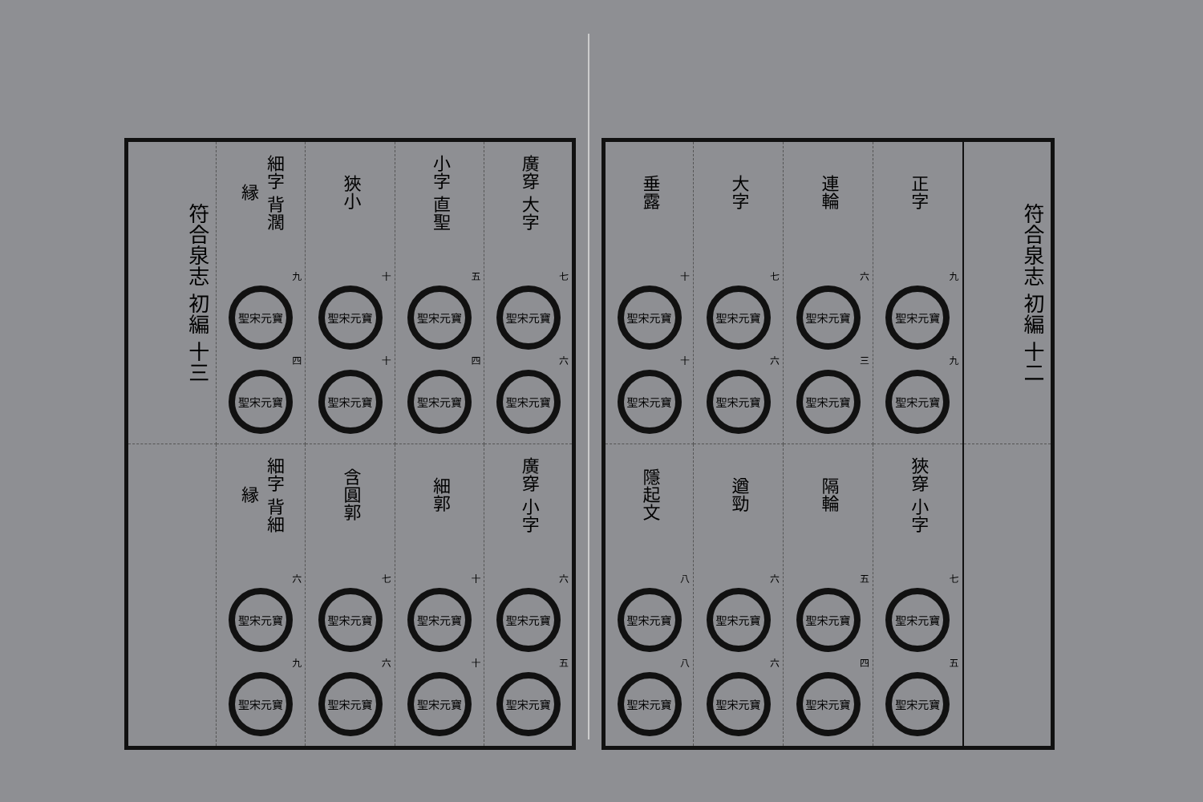| 符合泉志 初編 十三 | 細字 背濶縁 九 聖宋元寶 四 聖宋元寶 | 狹小 十 聖宋元寶 十 聖宋元寶 | 小字 直聖 五 聖宋元寶 四 聖宋元寶 | 廣穿 大字 七 聖宋元寶 六 聖宋元寶 |
| | 細字 背細縁 六 聖宋元寶 九 聖宋元寶 | 含圓郭 七 聖宋元寶 六 聖宋元寶 | 細郭 十 聖宋元寶 十 聖宋元寶 | 廣穿 小字 六 聖宋元寶 五 聖宋元寶 |
| 垂露 十 聖宋元寶 十 聖宋元寶 | 大字 七 聖宋元寶 六 聖宋元寶 | 連輪 六 聖宋元寶 三 聖宋元寶 | 正字 九 聖宋元寶 九 聖宋元寶 | 符合泉志 初編 十二 |
| 隱起文 八 聖宋元寶 八 聖宋元寶 | 遒勁 六 聖宋元寶 六 聖宋元寶 | 隔輪 五 聖宋元寶 四 聖宋元寶 | 狹穿 小字 七 聖宋元寶 五 聖宋元寶 | |